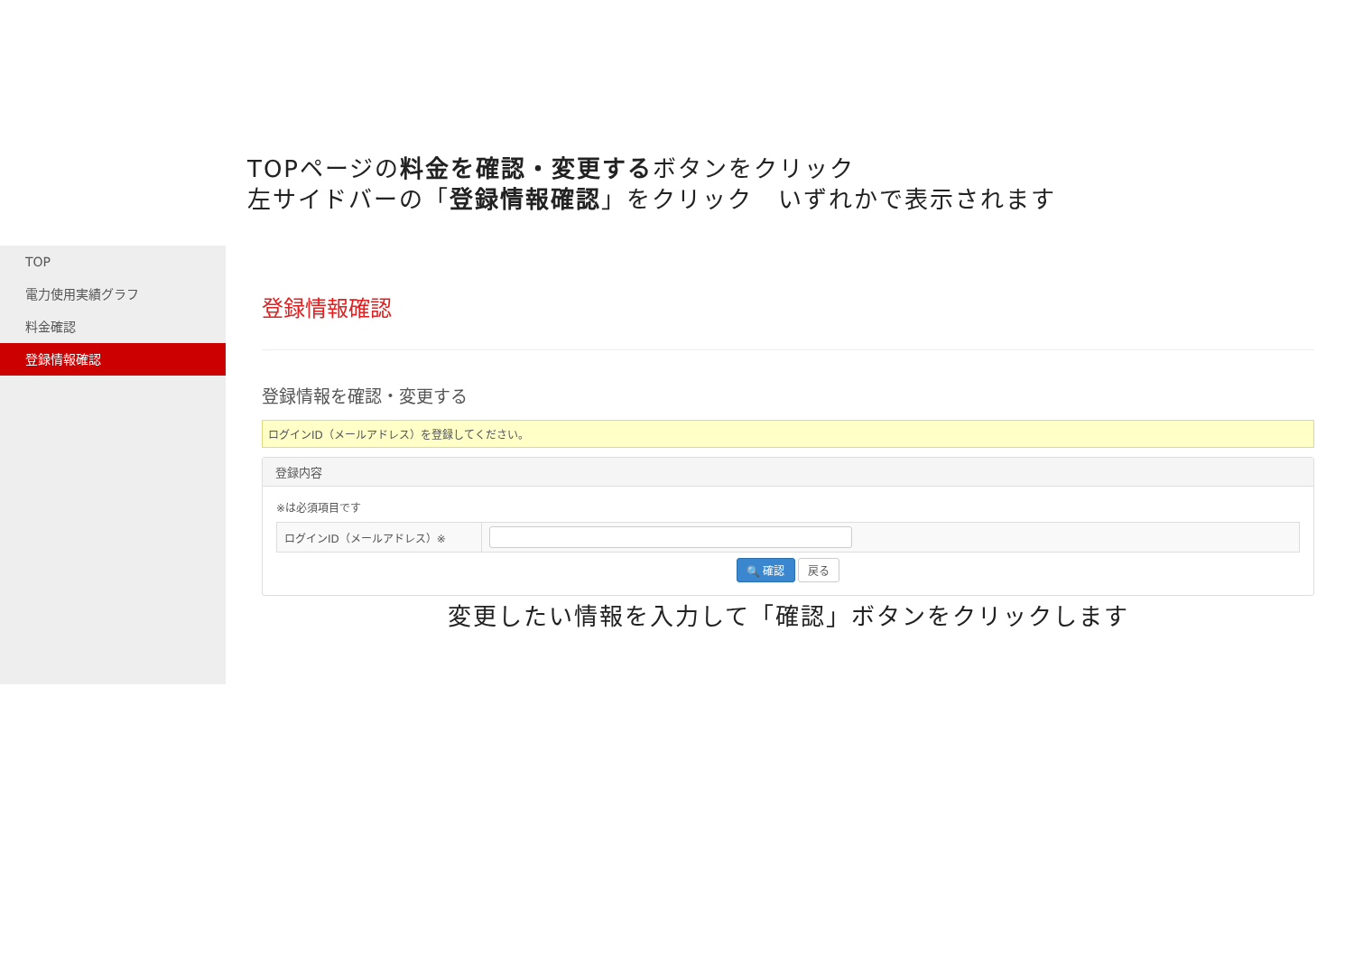TOPページの料金を確認・変更するボタンをクリック
左サイドバーの「登録情報確認」をクリック　いずれかで表示されます
TOP
電力使用実績グラフ
料金確認
登録情報確認
登録情報確認
登録情報を確認・変更する
ログインID（メールアドレス）を登録してください。
登録内容
※は必須項目です
| ログインID（メールアドレス）※ | |
🔍 確認 戻る
変更したい情報を入力して「確認」ボタンをクリックします